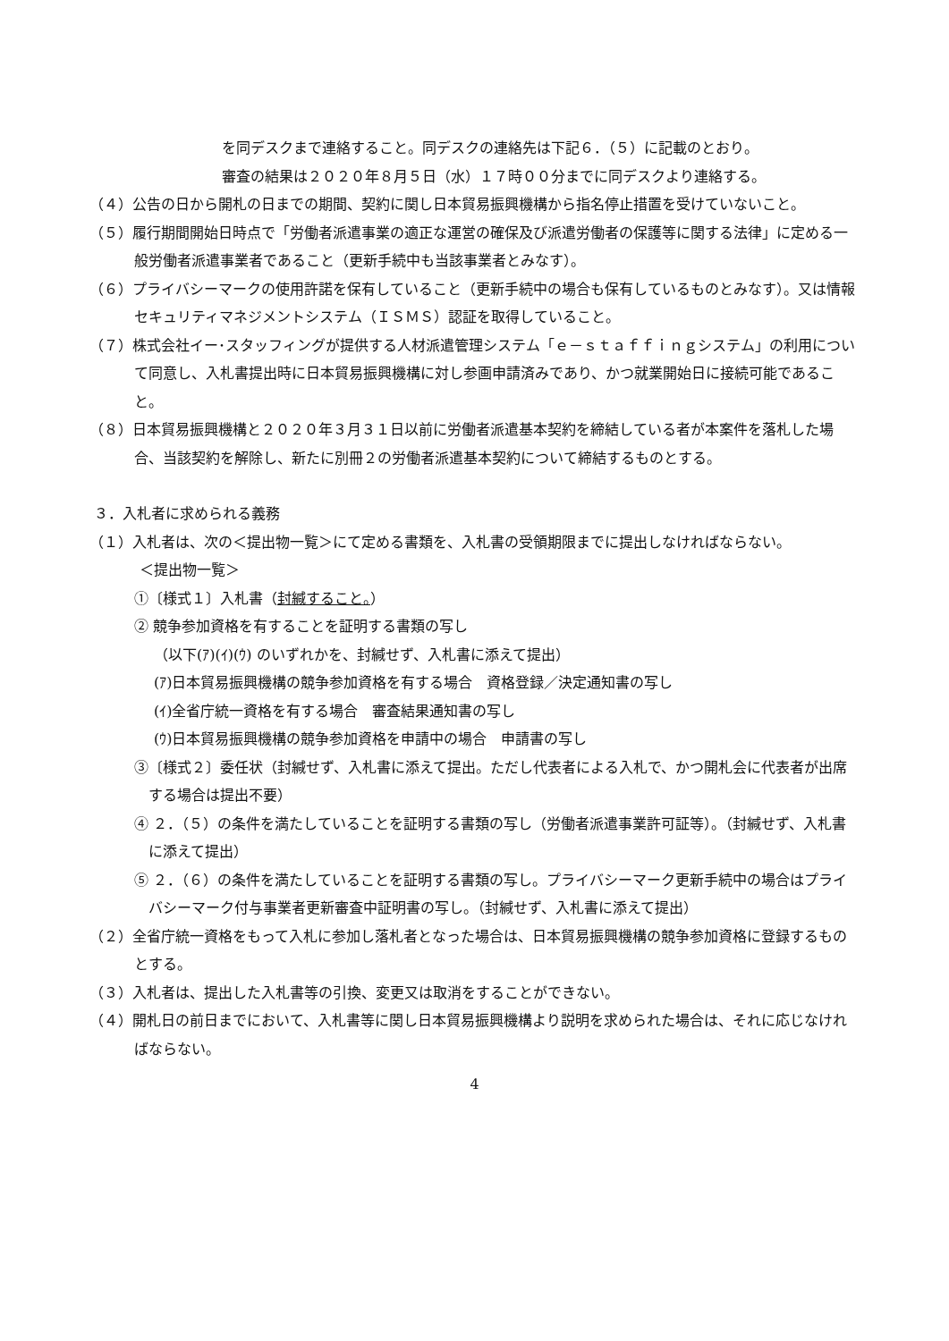を同デスクまで連絡すること。同デスクの連絡先は下記６．（５）に記載のとおり。
審査の結果は２０２０年８月５日（水）１７時００分までに同デスクより連絡する。
（４）公告の日から開札の日までの期間、契約に関し日本貿易振興機構から指名停止措置を受けていないこと。
（５）履行期間開始日時点で「労働者派遣事業の適正な運営の確保及び派遣労働者の保護等に関する法律」に定める一般労働者派遣事業者であること（更新手続中も当該事業者とみなす）。
（６）プライバシーマークの使用許諾を保有していること（更新手続中の場合も保有しているものとみなす）。又は情報セキュリティマネジメントシステム（ＩＳＭＳ）認証を取得していること。
（７）株式会社イー･スタッフィングが提供する人材派遣管理システム「ｅ－ｓｔａｆｆｉｎｇシステム」の利用について同意し、入札書提出時に日本貿易振興機構に対し参画申請済みであり、かつ就業開始日に接続可能であること。
（８）日本貿易振興機構と２０２０年３月３１日以前に労働者派遣基本契約を締結している者が本案件を落札した場合、当該契約を解除し、新たに別冊２の労働者派遣基本契約について締結するものとする。
３．入札者に求められる義務
（１）入札者は、次の＜提出物一覧＞にて定める書類を、入札書の受領期限までに提出しなければならない。
＜提出物一覧＞
①〔様式１〕入札書（封緘すること。）
② 競争参加資格を有することを証明する書類の写し
（以下(ｱ)(ｲ)(ｳ) のいずれかを、封緘せず、入札書に添えて提出）
(ｱ)日本貿易振興機構の競争参加資格を有する場合　資格登録／決定通知書の写し
(ｲ)全省庁統一資格を有する場合　審査結果通知書の写し
(ｳ)日本貿易振興機構の競争参加資格を申請中の場合　申請書の写し
③〔様式２〕委任状（封緘せず、入札書に添えて提出。ただし代表者による入札で、かつ開札会に代表者が出席する場合は提出不要）
④ ２．（５）の条件を満たしていることを証明する書類の写し（労働者派遣事業許可証等）。（封緘せず、入札書に添えて提出）
⑤ ２．（６）の条件を満たしていることを証明する書類の写し。プライバシーマーク更新手続中の場合はプライバシーマーク付与事業者更新審査中証明書の写し。（封緘せず、入札書に添えて提出）
（２）全省庁統一資格をもって入札に参加し落札者となった場合は、日本貿易振興機構の競争参加資格に登録するものとする。
（３）入札者は、提出した入札書等の引換、変更又は取消をすることができない。
（４）開札日の前日までにおいて、入札書等に関し日本貿易振興機構より説明を求められた場合は、それに応じなければならない。
4